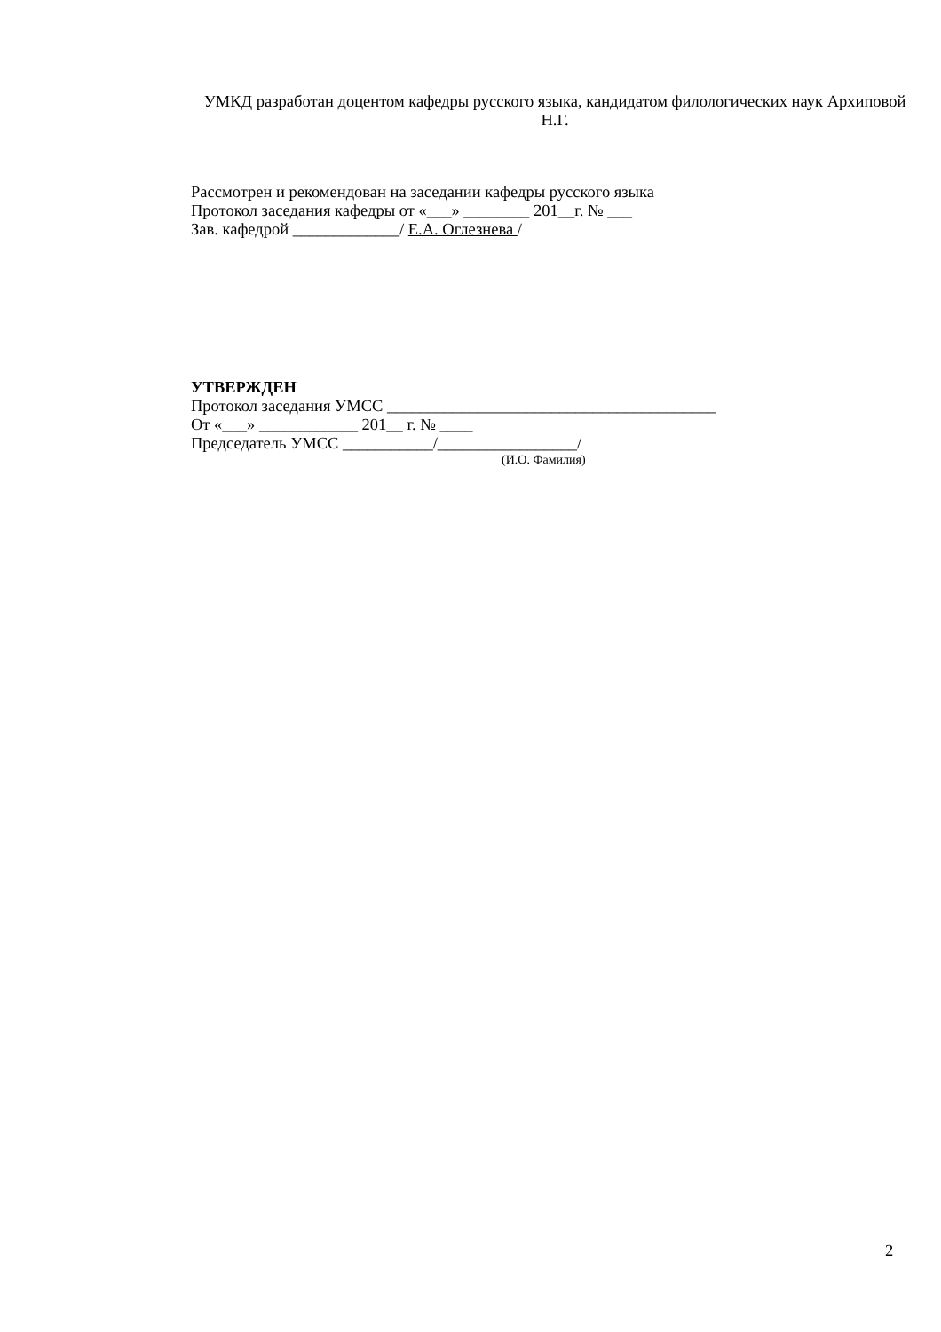УМКД разработан доцентом кафедры русского языка, кандидатом филологических наук Архиповой Н.Г.
Рассмотрен и рекомендован на заседании кафедры русского языка
Протокол заседания кафедры от «___» ________ 201__г. № ___
Зав. кафедрой _____________/ Е.А. Оглезнева /
УТВЕРЖДЕН
Протокол заседания УМСС ________________________________________
От «___» ____________ 201__ г. № ____
Председатель УМСС ___________/_________________/
(И.О. Фамилия)
2